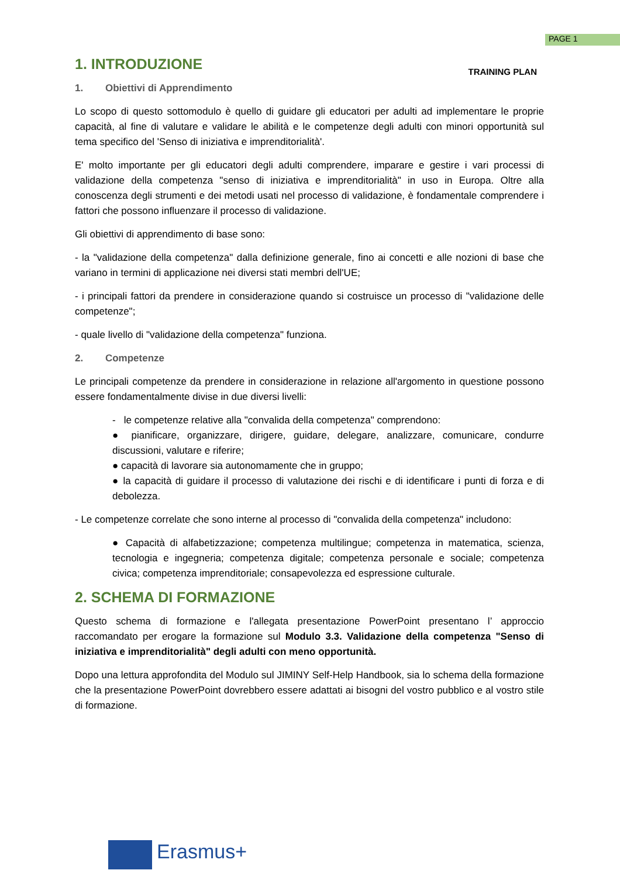PAGE 1
TRAINING PLAN
1. INTRODUZIONE
1. Obiettivi di Apprendimento
Lo scopo di questo sottomodulo è quello di guidare gli educatori per adulti ad implementare le proprie capacità, al fine di valutare e validare le abilità e le competenze degli adulti con minori opportunità sul tema specifico del 'Senso di iniziativa e imprenditorialità'.
E' molto importante per gli educatori degli adulti comprendere, imparare e gestire i vari processi di validazione della competenza "senso di iniziativa e imprenditorialità" in uso in Europa. Oltre alla conoscenza degli strumenti e dei metodi usati nel processo di validazione, è fondamentale comprendere i fattori che possono influenzare il processo di validazione.
Gli obiettivi di apprendimento di base sono:
- la "validazione della competenza" dalla definizione generale, fino ai concetti e alle nozioni di base che variano in termini di applicazione nei diversi stati membri dell'UE;
- i principali fattori da prendere in considerazione quando si costruisce un processo di "validazione delle competenze";
- quale livello di "validazione della competenza" funziona.
2. Competenze
Le principali competenze da prendere in considerazione in relazione all'argomento in questione possono essere fondamentalmente divise in due diversi livelli:
- le competenze relative alla "convalida della competenza" comprendono:
● pianificare, organizzare, dirigere, guidare, delegare, analizzare, comunicare, condurre discussioni, valutare e riferire;
● capacità di lavorare sia autonomamente che in gruppo;
● la capacità di guidare il processo di valutazione dei rischi e di identificare i punti di forza e di debolezza.
- Le competenze correlate che sono interne al processo di "convalida della competenza" includono:
● Capacità di alfabetizzazione; competenza multilingue; competenza in matematica, scienza, tecnologia e ingegneria; competenza digitale; competenza personale e sociale; competenza civica; competenza imprenditoriale; consapevolezza ed espressione culturale.
2. SCHEMA DI FORMAZIONE
Questo schema di formazione e l'allegata presentazione PowerPoint presentano l’ approccio raccomandato per erogare la formazione sul Modulo 3.3. Validazione della competenza "Senso di iniziativa e imprenditorialità" degli adulti con meno opportunità.
Dopo una lettura approfondita del Modulo sul JIMINY Self-Help Handbook, sia lo schema della formazione che la presentazione PowerPoint dovrebbero essere adattati ai bisogni del vostro pubblico e al vostro stile di formazione.
Erasmus+